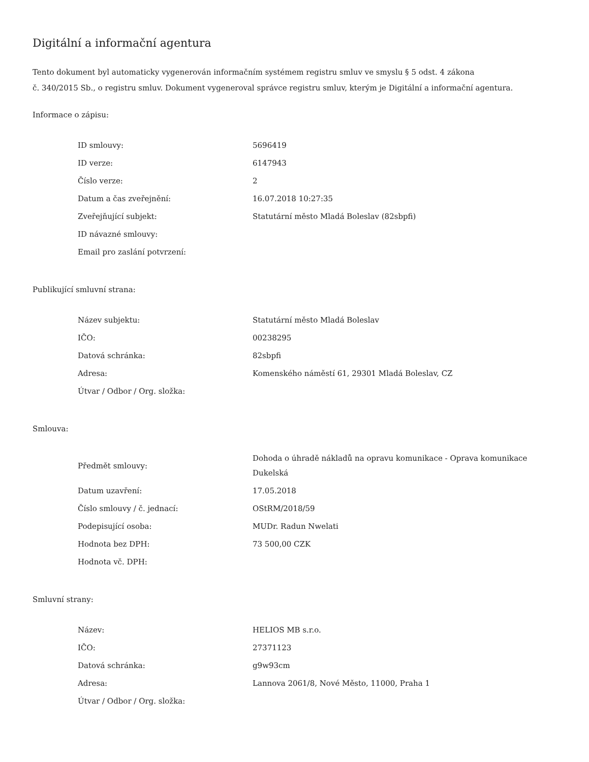Digitální a informační agentura
Tento dokument byl automaticky vygenerován informačním systémem registru smluv ve smyslu § 5 odst. 4 zákona
č. 340/2015 Sb., o registru smluv. Dokument vygeneroval správce registru smluv, kterým je Digitální a informační agentura.
Informace o zápisu:
| ID smlouvy: | 5696419 |
| ID verze: | 6147943 |
| Číslo verze: | 2 |
| Datum a čas zveřejnění: | 16.07.2018 10:27:35 |
| Zveřejňující subjekt: | Statutární město Mladá Boleslav (82sbpfi) |
| ID návazné smlouvy: | |
| Email pro zaslání potvrzení: | |
Publikující smluvní strana:
| Název subjektu: | Statutární město Mladá Boleslav |
| IČO: | 00238295 |
| Datová schránka: | 82sbpfi |
| Adresa: | Komenského náměstí 61, 29301 Mladá Boleslav, CZ |
| Útvar / Odbor / Org. složka: | |
Smlouva:
| Předmět smlouvy: | Dohoda o úhradě nákladů na opravu komunikace - Oprava komunikace Dukelská |
| Datum uzavření: | 17.05.2018 |
| Číslo smlouvy / č. jednací: | OStRM/2018/59 |
| Podepisující osoba: | MUDr. Radun Nwelati |
| Hodnota bez DPH: | 73 500,00 CZK |
| Hodnota vč. DPH: | |
Smluvní strany:
| Název: | HELIOS MB s.r.o. |
| IČO: | 27371123 |
| Datová schránka: | g9w93cm |
| Adresa: | Lannova 2061/8, Nové Město, 11000, Praha 1 |
| Útvar / Odbor / Org. složka: | |